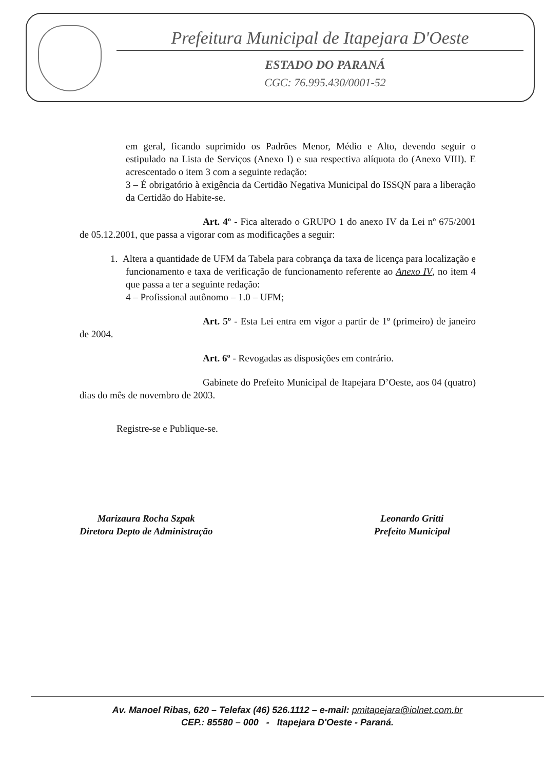Prefeitura Municipal de Itapejara D'Oeste
ESTADO DO PARANÁ
CGC: 76.995.430/0001-52
em geral, ficando suprimido os Padrões Menor, Médio e Alto, devendo seguir o estipulado na Lista de Serviços (Anexo I) e sua respectiva alíquota do (Anexo VIII). E acrescentado o item 3 com a seguinte redação:
3 – É obrigatório à exigência da Certidão Negativa Municipal do ISSQN para a liberação da Certidão do Habite-se.
Art. 4º - Fica alterado o GRUPO 1 do anexo IV da Lei nº 675/2001 de 05.12.2001, que passa a vigorar com as modificações a seguir:
1. Altera a quantidade de UFM da Tabela para cobrança da taxa de licença para localização e funcionamento e taxa de verificação de funcionamento referente ao Anexo IV, no item 4 que passa a ter a seguinte redação:
4 – Profissional autônomo – 1.0 – UFM;
Art. 5º - Esta Lei entra em vigor a partir de 1º (primeiro) de janeiro de 2004.
Art. 6º - Revogadas as disposições em contrário.
Gabinete do Prefeito Municipal de Itapejara D’Oeste, aos 04 (quatro) dias do mês de novembro de 2003.
Registre-se e Publique-se.
Marizaura Rocha Szpak
Diretora Depto de Administração
Leonardo Gritti
Prefeito Municipal
Av. Manoel Ribas, 620 – Telefax (46) 526.1112 – e-mail: pmitapejara@iolnet.com.br
CEP.: 85580 – 000 - Itapejara D'Oeste - Paraná.